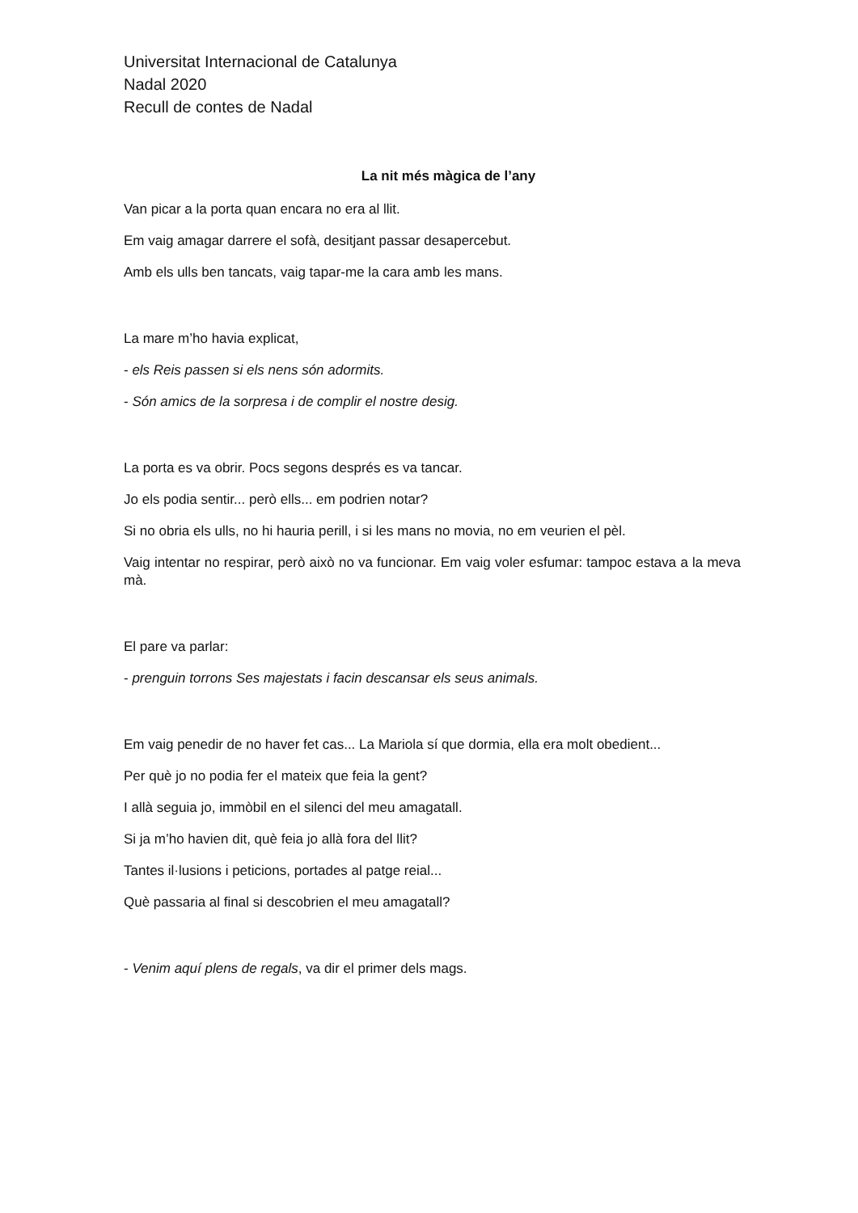Universitat Internacional de Catalunya
Nadal 2020
Recull de contes de Nadal
La nit més màgica de l’any
Van picar a la porta quan encara no era al llit.
Em vaig amagar darrere el sofà, desitjant passar desapercebut.
Amb els ulls ben tancats, vaig tapar-me la cara amb les mans.
La mare m’ho havia explicat,
- els Reis passen si els nens són adormits.
- Són amics de la sorpresa i de complir el nostre desig.
La porta es va obrir. Pocs segons després es va tancar.
Jo els podia sentir... però ells... em podrien notar?
Si no obria els ulls, no hi hauria perill, i si les mans no movia, no em veurien el pèl.
Vaig intentar no respirar, però això no va funcionar. Em vaig voler esfumar: tampoc estava a la meva mà.
El pare va parlar:
- prenguin torrons Ses majestats i facin descansar els seus animals.
Em vaig penedir de no haver fet cas... La Mariola sí que dormia, ella era molt obedient...
Per què jo no podia fer el mateix que feia la gent?
I allà seguia jo, immòbil en el silenci del meu amagatall.
Si ja m’ho havien dit, què feia jo allà fora del llit?
Tantes il·lusions i peticions, portades al patge reial...
Què passaria al final si descobrien el meu amagatall?
- Venim aquí plens de regals, va dir el primer dels mags.